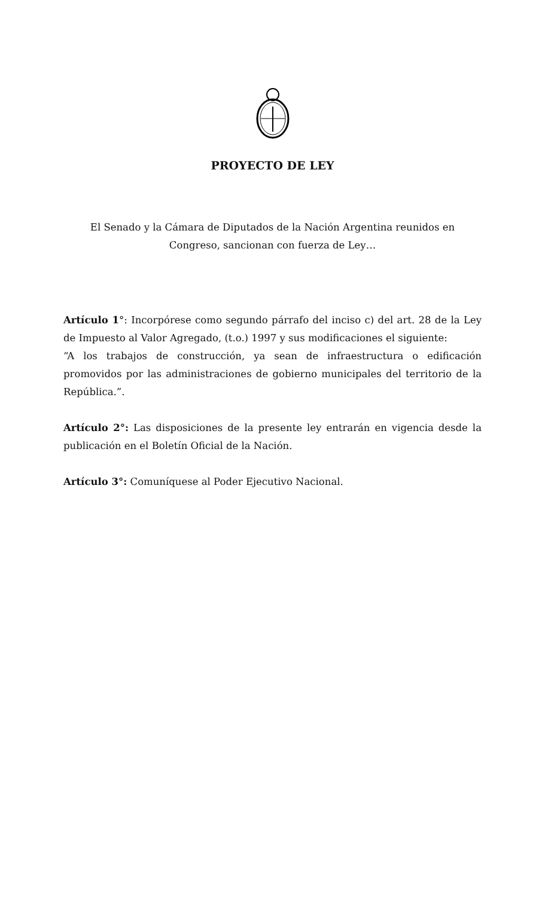PROYECTO DE LEY
El Senado y la Cámara de Diputados de la Nación Argentina reunidos en Congreso, sancionan con fuerza de Ley…
Artículo 1°: Incorpórese como segundo párrafo del inciso c) del art. 28 de la Ley de Impuesto al Valor Agregado, (t.o.) 1997 y sus modificaciones el siguiente:
“A los trabajos de construcción, ya sean de infraestructura o edificación promovidos por las administraciones de gobierno municipales del territorio de la República.”.
Artículo 2°: Las disposiciones de la presente ley entrarán en vigencia desde la publicación en el Boletín Oficial de la Nación.
Artículo 3°: Comuníquese al Poder Ejecutivo Nacional.